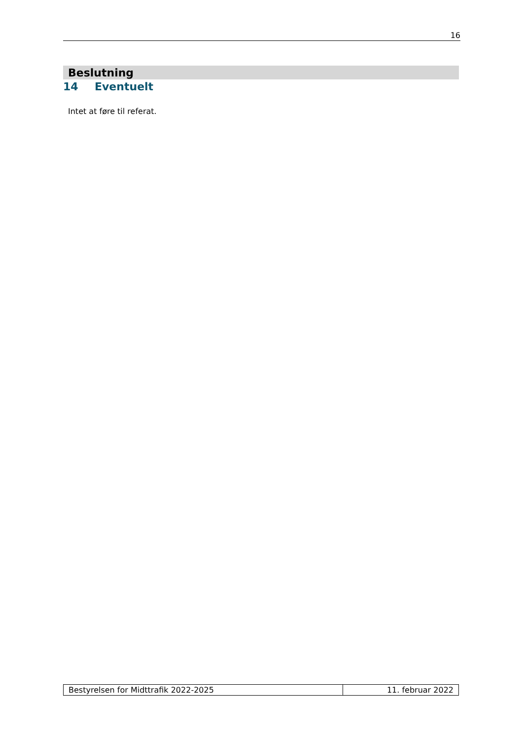16
Beslutning
14 Eventuelt
Intet at føre til referat.
| Bestyrelsen for Midttrafik 2022-2025 | 11. februar 2022 |